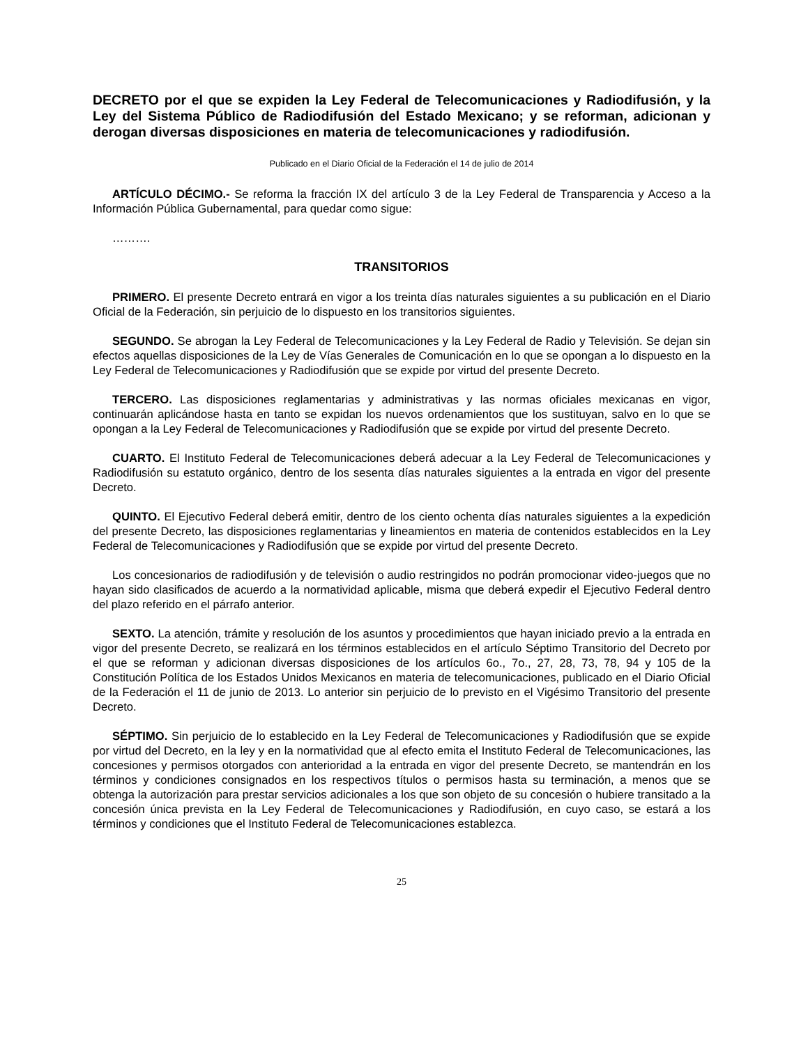DECRETO por el que se expiden la Ley Federal de Telecomunicaciones y Radiodifusión, y la Ley del Sistema Público de Radiodifusión del Estado Mexicano; y se reforman, adicionan y derogan diversas disposiciones en materia de telecomunicaciones y radiodifusión.
Publicado en el Diario Oficial de la Federación el 14 de julio de 2014
ARTÍCULO DÉCIMO.- Se reforma la fracción IX del artículo 3 de la Ley Federal de Transparencia y Acceso a la Información Pública Gubernamental, para quedar como sigue:
……….
TRANSITORIOS
PRIMERO. El presente Decreto entrará en vigor a los treinta días naturales siguientes a su publicación en el Diario Oficial de la Federación, sin perjuicio de lo dispuesto en los transitorios siguientes.
SEGUNDO. Se abrogan la Ley Federal de Telecomunicaciones y la Ley Federal de Radio y Televisión. Se dejan sin efectos aquellas disposiciones de la Ley de Vías Generales de Comunicación en lo que se opongan a lo dispuesto en la Ley Federal de Telecomunicaciones y Radiodifusión que se expide por virtud del presente Decreto.
TERCERO. Las disposiciones reglamentarias y administrativas y las normas oficiales mexicanas en vigor, continuarán aplicándose hasta en tanto se expidan los nuevos ordenamientos que los sustituyan, salvo en lo que se opongan a la Ley Federal de Telecomunicaciones y Radiodifusión que se expide por virtud del presente Decreto.
CUARTO. El Instituto Federal de Telecomunicaciones deberá adecuar a la Ley Federal de Telecomunicaciones y Radiodifusión su estatuto orgánico, dentro de los sesenta días naturales siguientes a la entrada en vigor del presente Decreto.
QUINTO. El Ejecutivo Federal deberá emitir, dentro de los ciento ochenta días naturales siguientes a la expedición del presente Decreto, las disposiciones reglamentarias y lineamientos en materia de contenidos establecidos en la Ley Federal de Telecomunicaciones y Radiodifusión que se expide por virtud del presente Decreto.
Los concesionarios de radiodifusión y de televisión o audio restringidos no podrán promocionar video-juegos que no hayan sido clasificados de acuerdo a la normatividad aplicable, misma que deberá expedir el Ejecutivo Federal dentro del plazo referido en el párrafo anterior.
SEXTO. La atención, trámite y resolución de los asuntos y procedimientos que hayan iniciado previo a la entrada en vigor del presente Decreto, se realizará en los términos establecidos en el artículo Séptimo Transitorio del Decreto por el que se reforman y adicionan diversas disposiciones de los artículos 6o., 7o., 27, 28, 73, 78, 94 y 105 de la Constitución Política de los Estados Unidos Mexicanos en materia de telecomunicaciones, publicado en el Diario Oficial de la Federación el 11 de junio de 2013. Lo anterior sin perjuicio de lo previsto en el Vigésimo Transitorio del presente Decreto.
SÉPTIMO. Sin perjuicio de lo establecido en la Ley Federal de Telecomunicaciones y Radiodifusión que se expide por virtud del Decreto, en la ley y en la normatividad que al efecto emita el Instituto Federal de Telecomunicaciones, las concesiones y permisos otorgados con anterioridad a la entrada en vigor del presente Decreto, se mantendrán en los términos y condiciones consignados en los respectivos títulos o permisos hasta su terminación, a menos que se obtenga la autorización para prestar servicios adicionales a los que son objeto de su concesión o hubiere transitado a la concesión única prevista en la Ley Federal de Telecomunicaciones y Radiodifusión, en cuyo caso, se estará a los términos y condiciones que el Instituto Federal de Telecomunicaciones establezca.
25